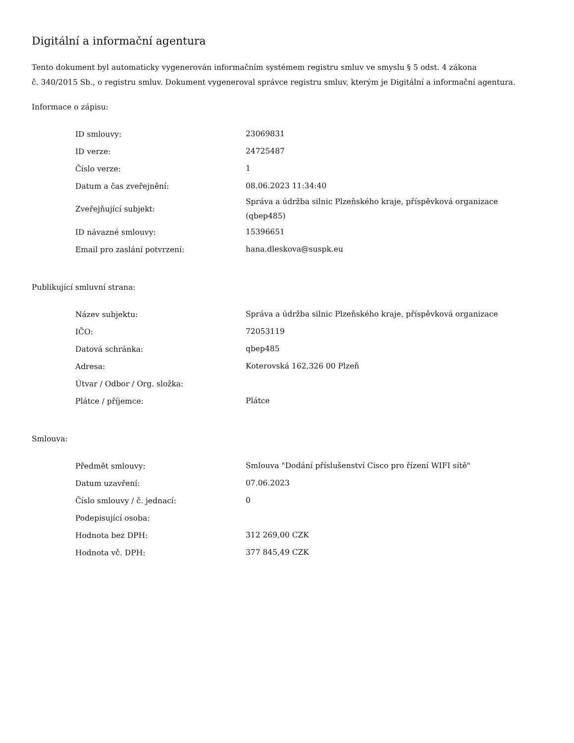Digitální a informační agentura
Tento dokument byl automaticky vygenerován informačním systémem registru smluv ve smyslu § 5 odst. 4 zákona
č. 340/2015 Sb., o registru smluv. Dokument vygeneroval správce registru smluv, kterým je Digitální a informační agentura.
Informace o zápisu:
| ID smlouvy: | 23069831 |
| ID verze: | 24725487 |
| Číslo verze: | 1 |
| Datum a čas zveřejnění: | 08.06.2023 11:34:40 |
| Zveřejňující subjekt: | Správa a údržba silnic Plzeňského kraje, příspěvková organizace (qbep485) |
| ID návazné smlouvy: | 15396651 |
| Email pro zaslání potvrzení: | hana.dleskova@suspk.eu |
Publikující smluvní strana:
| Název subjektu: | Správa a údržba silnic Plzeňského kraje, příspěvková organizace |
| IČO: | 72053119 |
| Datová schránka: | qbep485 |
| Adresa: | Koterovská 162,326 00 Plzeň |
| Útvar / Odbor / Org. složka: | |
| Plátce / příjemce: | Plátce |
Smlouva:
| Předmět smlouvy: | Smlouva "Dodání příslušenství Cisco pro řízení WIFI sítě" |
| Datum uzavření: | 07.06.2023 |
| Číslo smlouvy / č. jednací: | 0 |
| Podepisující osoba: | |
| Hodnota bez DPH: | 312 269,00 CZK |
| Hodnota vč. DPH: | 377 845,49 CZK |